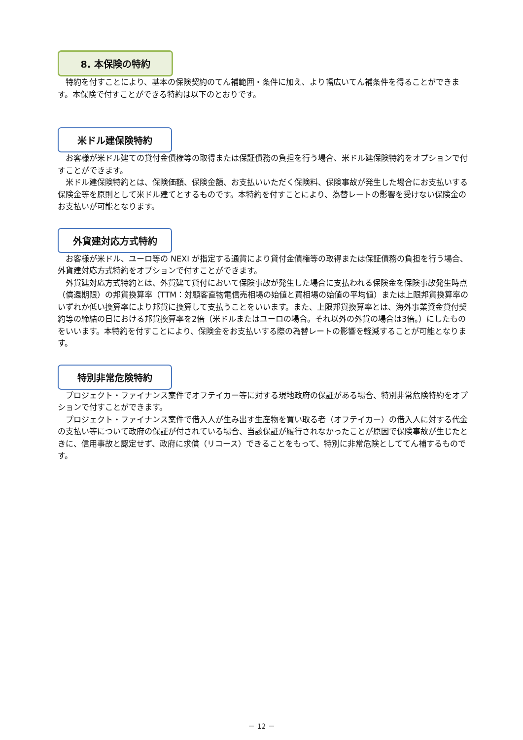8. 本保険の特約
特約を付すことにより、基本の保険契約のてん補範囲・条件に加え、より幅広いてん補条件を得ることができます。本保険で付すことができる特約は以下のとおりです。
米ドル建保険特約
お客様が米ドル建ての貸付金債権等の取得または保証債務の負担を行う場合、米ドル建保険特約をオプションで付すことができます。
米ドル建保険特約とは、保険価額、保険金額、お支払いいただく保険料、保険事故が発生した場合にお支払いする保険金等を原則として米ドル建てとするものです。本特約を付すことにより、為替レートの影響を受けない保険金のお支払いが可能となります。
外貨建対応方式特約
お客様が米ドル、ユーロ等の NEXI が指定する通貨により貸付金債権等の取得または保証債務の負担を行う場合、外貨建対応方式特約をオプションで付すことができます。
外貨建対応方式特約とは、外貨建て貸付において保険事故が発生した場合に支払われる保険金を保険事故発生時点（償還期限）の邦貨換算率（TTM：対顧客直物電信売相場の始値と買相場の始値の平均値）または上限邦貨換算率のいずれか低い換算率により邦貨に換算して支払うことをいいます。また、上限邦貨換算率とは、海外事業資金貸付契約等の締結の日における邦貨換算率を2倍（米ドルまたはユーロの場合。それ以外の外貨の場合は3倍。）にしたものをいいます。本特約を付すことにより、保険金をお支払いする際の為替レートの影響を軽減することが可能となります。
特別非常危険特約
プロジェクト・ファイナンス案件でオフテイカー等に対する現地政府の保証がある場合、特別非常危険特約をオプションで付すことができます。
プロジェクト・ファイナンス案件で借入人が生み出す生産物を買い取る者（オフテイカー）の借入人に対する代金の支払い等について政府の保証が付されている場合、当該保証が履行されなかったことが原因で保険事故が生じたときに、信用事故と認定せず、政府に求償（リコース）できることをもって、特別に非常危険としててん補するものです。
－ 12 －